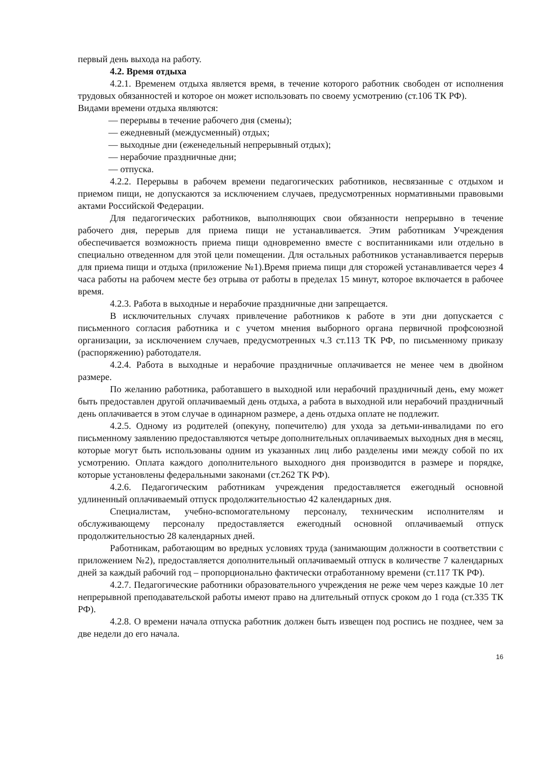первый день выхода на работу.
4.2. Время отдыха
4.2.1. Временем отдыха является время, в течение которого работник свободен от исполнения трудовых обязанностей и которое он может использовать по своему усмотрению (ст.106 ТК РФ).
Видами времени отдыха являются:
— перерывы в течение рабочего дня (смены);
— ежедневный (междусменный) отдых;
— выходные дни (еженедельный непрерывный отдых);
— нерабочие праздничные дни;
— отпуска.
4.2.2. Перерывы в рабочем времени педагогических работников, несвязанные с отдыхом и приемом пищи, не допускаются за исключением случаев, предусмотренных нормативными правовыми актами Российской Федерации.
Для педагогических работников, выполняющих свои обязанности непрерывно в течение рабочего дня, перерыв для приема пищи не устанавливается. Этим работникам Учреждения обеспечивается возможность приема пищи одновременно вместе с воспитанниками или отдельно в специально отведенном для этой цели помещении. Для остальных работников устанавливается перерыв для приема пищи и отдыха (приложение №1).Время приема пищи для сторожей устанавливается через 4 часа работы на рабочем месте без отрыва от работы в пределах 15 минут, которое включается в рабочее время.
4.2.3. Работа в выходные и нерабочие праздничные дни запрещается.
В исключительных случаях привлечение работников к работе в эти дни допускается с письменного согласия работника и с учетом мнения выборного органа первичной профсоюзной организации, за исключением случаев, предусмотренных ч.3 ст.113 ТК РФ, по письменному приказу (распоряжению) работодателя.
4.2.4. Работа в выходные и нерабочие праздничные оплачивается не менее чем в двойном размере.
По желанию работника, работавшего в выходной или нерабочий праздничный день, ему может быть предоставлен другой оплачиваемый день отдыха, а работа в выходной или нерабочий праздничный день оплачивается в этом случае в одинарном размере, а день отдыха оплате не подлежит.
4.2.5. Одному из родителей (опекуну, попечителю) для ухода за детьми-инвалидами по его письменному заявлению предоставляются четыре дополнительных оплачиваемых выходных дня в месяц, которые могут быть использованы одним из указанных лиц либо разделены ими между собой по их усмотрению. Оплата каждого дополнительного выходного дня производится в размере и порядке, которые установлены федеральными законами (ст.262 ТК РФ).
4.2.6. Педагогическим работникам учреждения предоставляется ежегодный основной удлиненный оплачиваемый отпуск продолжительностью 42 календарных дня.
Специалистам, учебно-вспомогательному персоналу, техническим исполнителям и обслуживающему персоналу предоставляется ежегодный основной оплачиваемый отпуск продолжительностью 28 календарных дней.
Работникам, работающим во вредных условиях труда (занимающим должности в соответствии с приложением №2), предоставляется дополнительный оплачиваемый отпуск в количестве 7 календарных дней за каждый рабочий год – пропорционально фактически отработанному времени (ст.117 ТК РФ).
4.2.7. Педагогические работники образовательного учреждения не реже чем через каждые 10 лет непрерывной преподавательской работы имеют право на длительный отпуск сроком до 1 года (ст.335 ТК РФ).
4.2.8. О времени начала отпуска работник должен быть извещен под роспись не позднее, чем за две недели до его начала.
16